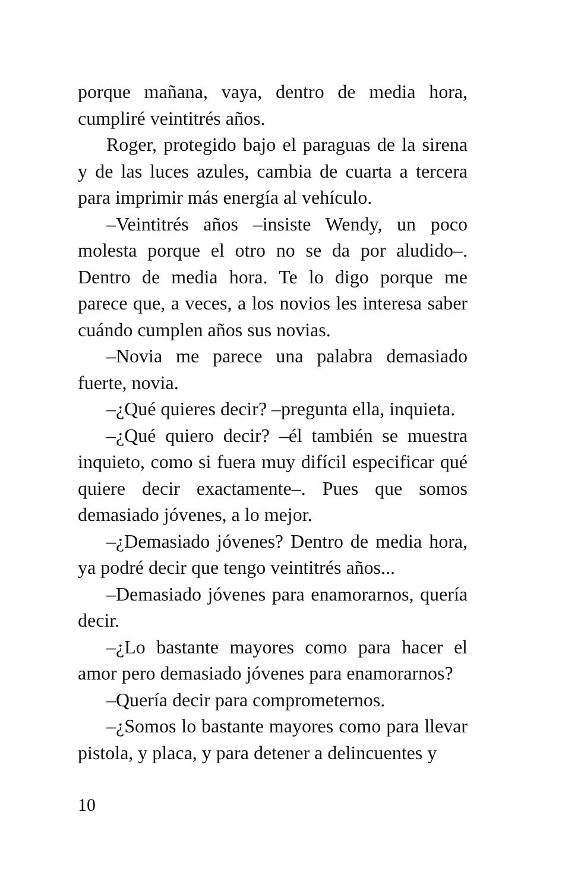porque mañana, vaya, dentro de media hora, cumpliré veintitrés años.
Roger, protegido bajo el paraguas de la sirena y de las luces azules, cambia de cuarta a tercera para imprimir más energía al vehículo.
–Veintitrés años –insiste Wendy, un poco molesta porque el otro no se da por aludido–. Dentro de media hora. Te lo digo porque me parece que, a veces, a los novios les interesa saber cuándo cumplen años sus novias.
–Novia me parece una palabra demasiado fuerte, novia.
–¿Qué quieres decir? –pregunta ella, inquieta.
–¿Qué quiero decir? –él también se muestra inquieto, como si fuera muy difícil especificar qué quiere decir exactamente–. Pues que somos demasiado jóvenes, a lo mejor.
–¿Demasiado jóvenes? Dentro de media hora, ya podré decir que tengo veintitrés años...
–Demasiado jóvenes para enamorarnos, quería decir.
–¿Lo bastante mayores como para hacer el amor pero demasiado jóvenes para enamorarnos?
–Quería decir para comprometernos.
–¿Somos lo bastante mayores como para llevar pistola, y placa, y para detener a delincuentes y
10